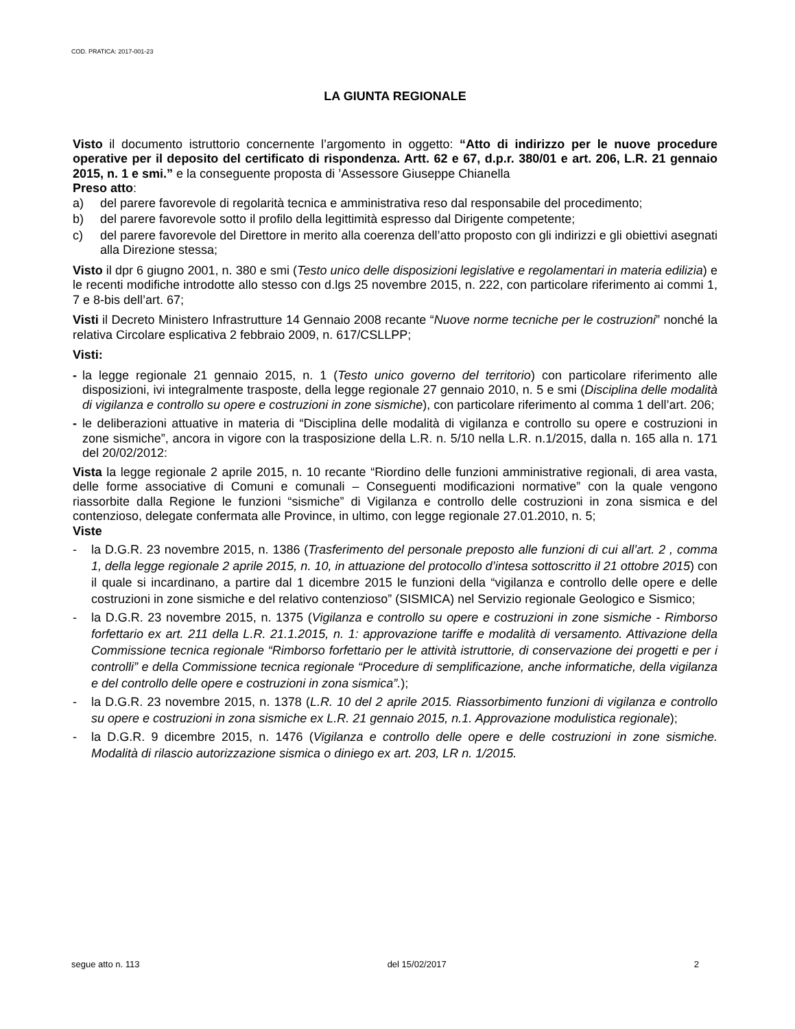COD. PRATICA: 2017-001-23
LA GIUNTA REGIONALE
Visto il documento istruttorio concernente l’argomento in oggetto: “Atto di indirizzo per le nuove procedure operative per il deposito del certificato di rispondenza. Artt. 62 e 67, d.p.r. 380/01 e art. 206, L.R. 21 gennaio 2015, n. 1 e smi.” e la conseguente proposta di ’Assessore Giuseppe Chianella
Preso atto:
a) del parere favorevole di regolarità tecnica e amministrativa reso dal responsabile del procedimento;
b) del parere favorevole sotto il profilo della legittimità espresso dal Dirigente competente;
c) del parere favorevole del Direttore in merito alla coerenza dell’atto proposto con gli indirizzi e gli obiettivi asegnati alla Direzione stessa;
Visto il dpr 6 giugno 2001, n. 380 e smi (Testo unico delle disposizioni legislative e regolamentari in materia edilizia) e le recenti modifiche introdotte allo stesso con d.lgs 25 novembre 2015, n. 222, con particolare riferimento ai commi 1, 7 e 8-bis dell’art. 67;
Visti il Decreto Ministero Infrastrutture 14 Gennaio 2008 recante “Nuove norme tecniche per le costruzioni” nonché la relativa Circolare esplicativa 2 febbraio 2009, n. 617/CSLLPP;
Visti:
- la legge regionale 21 gennaio 2015, n. 1 (Testo unico governo del territorio) con particolare riferimento alle disposizioni, ivi integralmente trasposte, della legge regionale 27 gennaio 2010, n. 5 e smi (Disciplina delle modalità di vigilanza e controllo su opere e costruzioni in zone sismiche), con particolare riferimento al comma 1 dell’art. 206;
- le deliberazioni attuative in materia di “Disciplina delle modalità di vigilanza e controllo su opere e costruzioni in zone sismiche”, ancora in vigore con la trasposizione della L.R. n. 5/10 nella L.R. n.1/2015, dalla n. 165 alla n. 171 del 20/02/2012:
Vista la legge regionale 2 aprile 2015, n. 10 recante “Riordino delle funzioni amministrative regionali, di area vasta, delle forme associative di Comuni e comunali – Conseguenti modificazioni normative” con la quale vengono riassorbite dalla Regione le funzioni “sismiche” di Vigilanza e controllo delle costruzioni in zona sismica e del contenzioso, delegate confermata alle Province, in ultimo, con legge regionale 27.01.2010, n. 5;
Viste
- la D.G.R. 23 novembre 2015, n. 1386 (Trasferimento del personale preposto alle funzioni di cui all’art. 2 , comma 1, della legge regionale 2 aprile 2015, n. 10, in attuazione del protocollo d’intesa sottoscritto il 21 ottobre 2015) con il quale si incardinano, a partire dal 1 dicembre 2015 le funzioni della “vigilanza e controllo delle opere e delle costruzioni in zone sismiche e del relativo contenzioso” (SISMICA) nel Servizio regionale Geologico e Sismico;
- la D.G.R. 23 novembre 2015, n. 1375 (Vigilanza e controllo su opere e costruzioni in zone sismiche - Rimborso forfettario ex art. 211 della L.R. 21.1.2015, n. 1: approvazione tariffe e modalità di versamento. Attivazione della Commissione tecnica regionale “Rimborso forfettario per le attività istruttorie, di conservazione dei progetti e per i controlli” e della Commissione tecnica regionale “Procedure di semplificazione, anche informatiche, della vigilanza e del controllo delle opere e costruzioni in zona sismica”.);
- la D.G.R. 23 novembre 2015, n. 1378 (L.R. 10 del 2 aprile 2015. Riassorbimento funzioni di vigilanza e controllo su opere e costruzioni in zona sismiche ex L.R. 21 gennaio 2015, n.1. Approvazione modulistica regionale);
- la D.G.R. 9 dicembre 2015, n. 1476 (Vigilanza e controllo delle opere e delle costruzioni in zone sismiche. Modalità di rilascio autorizzazione sismica o diniego ex art. 203, LR n. 1/2015.
segue atto n. 113 del 15/02/2017 2